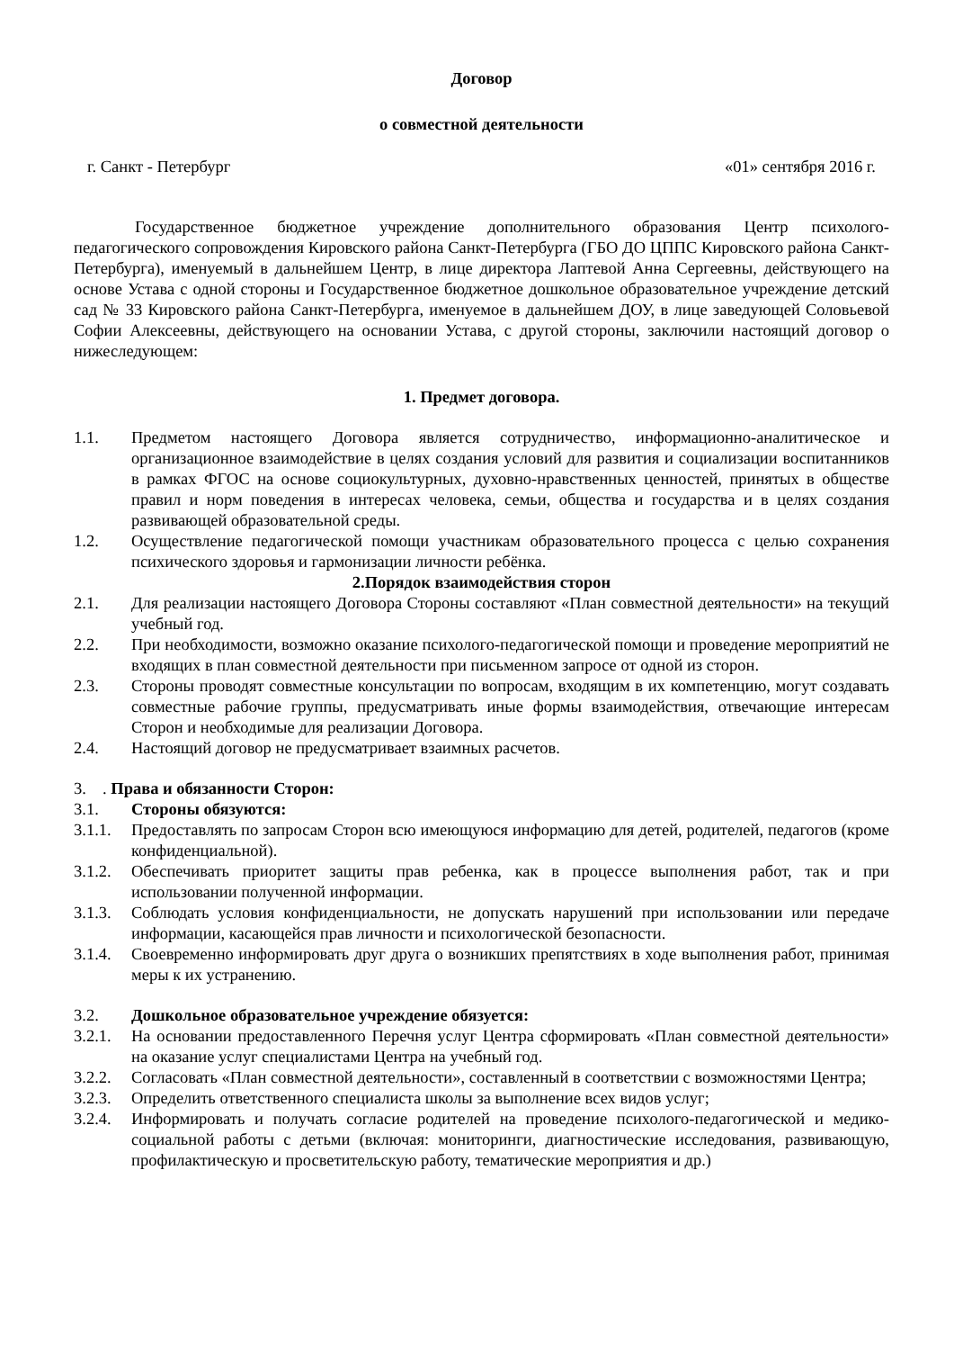Договор
о совместной деятельности
г. Санкт - Петербург «01» сентября 2016 г.
Государственное бюджетное учреждение дополнительного образования Центр психолого-педагогического сопровождения Кировского района Санкт-Петербурга (ГБО ДО ЦППС Кировского района Санкт-Петербурга), именуемый в дальнейшем Центр, в лице директора Лаптевой Анна Сергеевны, действующего на основе Устава с одной стороны и Государственное бюджетное дошкольное образовательное учреждение детский сад № 33 Кировского района Санкт-Петербурга, именуемое в дальнейшем ДОУ, в лице заведующей Соловьевой Софии Алексеевны, действующего на основании Устава, с другой стороны, заключили настоящий договор о нижеследующем:
1. Предмет договора.
1.1. Предметом настоящего Договора является сотрудничество, информационно-аналитическое и организационное взаимодействие в целях создания условий для развития и социализации воспитанников в рамках ФГОС на основе социокультурных, духовно-нравственных ценностей, принятых в обществе правил и норм поведения в интересах человека, семьи, общества и государства и в целях создания развивающей образовательной среды.
1.2. Осуществление педагогической помощи участникам образовательного процесса с целью сохранения психического здоровья и гармонизации личности ребёнка.
2.Порядок взаимодействия сторон
2.1. Для реализации настоящего Договора Стороны составляют «План совместной деятельности» на текущий учебный год.
2.2. При необходимости, возможно оказание психолого-педагогической помощи и проведение мероприятий не входящих в план совместной деятельности при письменном запросе от одной из сторон.
2.3. Стороны проводят совместные консультации по вопросам, входящим в их компетенцию, могут создавать совместные рабочие группы, предусматривать иные формы взаимодействия, отвечающие интересам Сторон и необходимые для реализации Договора.
2.4. Настоящий договор не предусматривает взаимных расчетов.
3.. Права и обязанности Сторон:
3.1. Стороны обязуются:
3.1.1. Предоставлять по запросам Сторон всю имеющуюся информацию для детей, родителей, педагогов (кроме конфиденциальной).
3.1.2. Обеспечивать приоритет защиты прав ребенка, как в процессе выполнения работ, так и при использовании полученной информации.
3.1.3. Соблюдать условия конфиденциальности, не допускать нарушений при использовании или передаче информации, касающейся прав личности и психологической безопасности.
3.1.4. Своевременно информировать друг друга о возникших препятствиях в ходе выполнения работ, принимая меры к их устранению.
3.2. Дошкольное образовательное учреждение обязуется:
3.2.1. На основании предоставленного Перечня услуг Центра сформировать «План совместной деятельности» на оказание услуг специалистами Центра на учебный год.
3.2.2. Согласовать «План совместной деятельности», составленный в соответствии с возможностями Центра;
3.2.3. Определить ответственного специалиста школы за выполнение всех видов услуг;
3.2.4. Информировать и получать согласие родителей на проведение психолого-педагогической и медико-социальной работы с детьми (включая: мониторинги, диагностические исследования, развивающую, профилактическую и просветительскую работу, тематические мероприятия и др.)